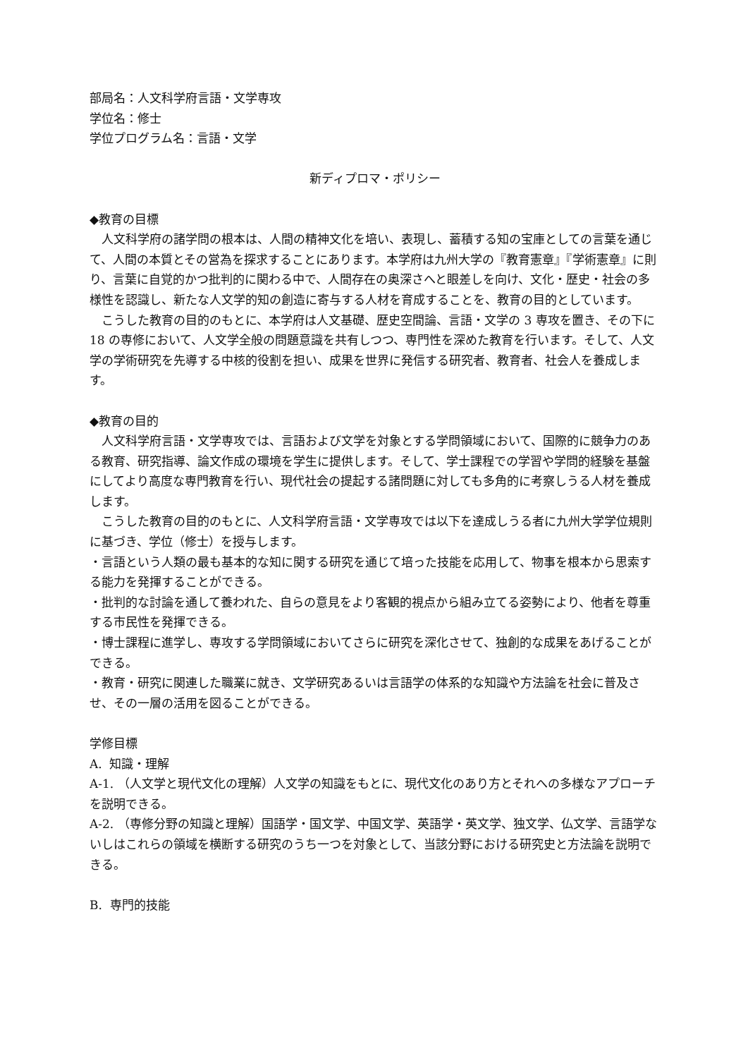部局名：人文科学府言語・文学専攻
学位名：修士
学位プログラム名：言語・文学
新ディプロマ・ポリシー
◆教育の目標
人文科学府の諸学問の根本は、人間の精神文化を培い、表現し、蓄積する知の宝庫としての言葉を通じて、人間の本質とその営為を探求することにあります。本学府は九州大学の『教育憲章』『学術憲章』に則り、言葉に自覚的かつ批判的に関わる中で、人間存在の奥深さへと眼差しを向け、文化・歴史・社会の多様性を認識し、新たな人文学的知の創造に寄与する人材を育成することを、教育の目的としています。
こうした教育の目的のもとに、本学府は人文基礎、歴史空間論、言語・文学の 3 専攻を置き、その下に 18 の専修において、人文学全般の問題意識を共有しつつ、専門性を深めた教育を行います。そして、人文学の学術研究を先導する中核的役割を担い、成果を世界に発信する研究者、教育者、社会人を養成します。
◆教育の目的
人文科学府言語・文学専攻では、言語および文学を対象とする学問領域において、国際的に競争力のある教育、研究指導、論文作成の環境を学生に提供します。そして、学士課程での学習や学問的経験を基盤にしてより高度な専門教育を行い、現代社会の提起する諸問題に対しても多角的に考察しうる人材を養成します。
こうした教育の目的のもとに、人文科学府言語・文学専攻では以下を達成しうる者に九州大学学位規則に基づき、学位（修士）を授与します。
・言語という人類の最も基本的な知に関する研究を通じて培った技能を応用して、物事を根本から思索する能力を発揮することができる。
・批判的な討論を通して養われた、自らの意見をより客観的視点から組み立てる姿勢により、他者を尊重する市民性を発揮できる。
・博士課程に進学し、専攻する学問領域においてさらに研究を深化させて、独創的な成果をあげることができる。
・教育・研究に関連した職業に就き、文学研究あるいは言語学の体系的な知識や方法論を社会に普及させ、その一層の活用を図ることができる。
学修目標
A. 知識・理解
A-1. （人文学と現代文化の理解）人文学の知識をもとに、現代文化のあり方とそれへの多様なアプローチを説明できる。
A-2. （専修分野の知識と理解）国語学・国文学、中国文学、英語学・英文学、独文学、仏文学、言語学ないしはこれらの領域を横断する研究のうち一つを対象として、当該分野における研究史と方法論を説明できる。
B. 専門的技能